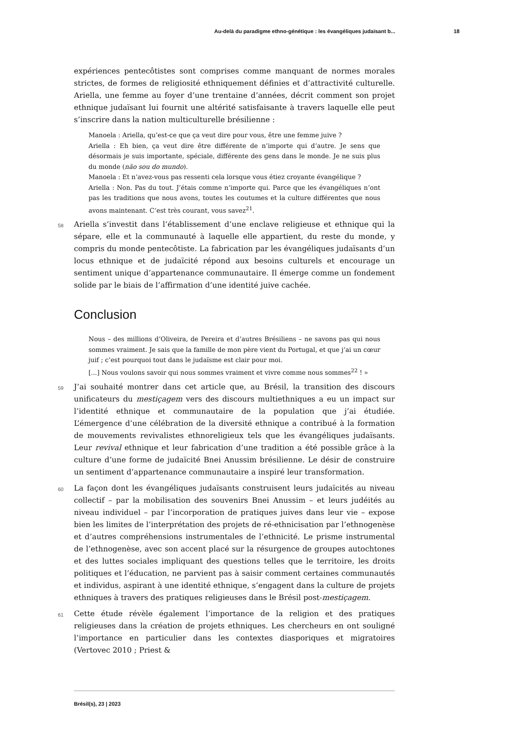Au-delà du paradigme ethno-génétique : les évangéliques judaïsant b... 18
expériences pentecôtistes sont comprises comme manquant de normes morales strictes, de formes de religiosité ethniquement définies et d’attractivité culturelle. Ariella, une femme au foyer d’une trentaine d’années, décrit comment son projet ethnique judaïsant lui fournit une altérité satisfaisante à travers laquelle elle peut s’inscrire dans la nation multiculturelle brésilienne :
Manoela : Ariella, qu’est-ce que ça veut dire pour vous, être une femme juive ?
Ariella : Eh bien, ça veut dire être différente de n’importe qui d’autre. Je sens que désormais je suis importante, spéciale, différente des gens dans le monde. Je ne suis plus du monde (não sou do mundo).
Manoela : Et n’avez-vous pas ressenti cela lorsque vous étiez croyante évangélique ?
Ariella : Non. Pas du tout. J’étais comme n’importe qui. Parce que les évangéliques n’ont pas les traditions que nous avons, toutes les coutumes et la culture différentes que nous avons maintenant. C’est très courant, vous savez<sup>21</sup>.
58 Ariella s’investit dans l’établissement d’une enclave religieuse et ethnique qui la sépare, elle et la communauté à laquelle elle appartient, du reste du monde, y compris du monde pentecôtiste. La fabrication par les évangéliques judaïsants d’un locus ethnique et de judaïcité répond aux besoins culturels et encourage un sentiment unique d’appartenance communautaire. Il émerge comme un fondement solide par le biais de l’affirmation d’une identité juive cachée.
Conclusion
Nous – des millions d’Oliveira, de Pereira et d’autres Brésiliens – ne savons pas qui nous sommes vraiment. Je sais que la famille de mon père vient du Portugal, et que j’ai un cœur juif ; c’est pourquoi tout dans le judaïsme est clair pour moi.
[...] Nous voulons savoir qui nous sommes vraiment et vivre comme nous sommes<sup>22</sup> ! »
59 J’ai souhaité montrer dans cet article que, au Brésil, la transition des discours unificateurs du mestiçagem vers des discours multiethniques a eu un impact sur l’identité ethnique et communautaire de la population que j’ai étudiée. L’émergence d’une célébration de la diversité ethnique a contribué à la formation de mouvements revivalistes ethnoreligieux tels que les évangéliques judaïsants. Leur revival ethnique et leur fabrication d’une tradition a été possible grâce à la culture d’une forme de judaïcité Bnei Anussim brésilienne. Le désir de construire un sentiment d’appartenance communautaire a inspiré leur transformation.
60 La façon dont les évangéliques judaïsants construisent leurs judaïcités au niveau collectif – par la mobilisation des souvenirs Bnei Anussim – et leurs judéités au niveau individuel – par l’incorporation de pratiques juives dans leur vie – expose bien les limites de l’interprétation des projets de ré-ethnicisation par l’ethnogenèse et d’autres compréhensions instrumentales de l’ethnicité. Le prisme instrumental de l’ethnogenèse, avec son accent placé sur la résurgence de groupes autochtones et des luttes sociales impliquant des questions telles que le territoire, les droits politiques et l’éducation, ne parvient pas à saisir comment certaines communautés et individus, aspirant à une identité ethnique, s’engagent dans la culture de projets ethniques à travers des pratiques religieuses dans le Brésil post-mestiçagem.
61 Cette étude révèle également l’importance de la religion et des pratiques religieuses dans la création de projets ethniques. Les chercheurs en ont souligné l’importance en particulier dans les contextes diasporiques et migratoires (Vertovec 2010 ; Priest &
Brésil(s), 23 | 2023